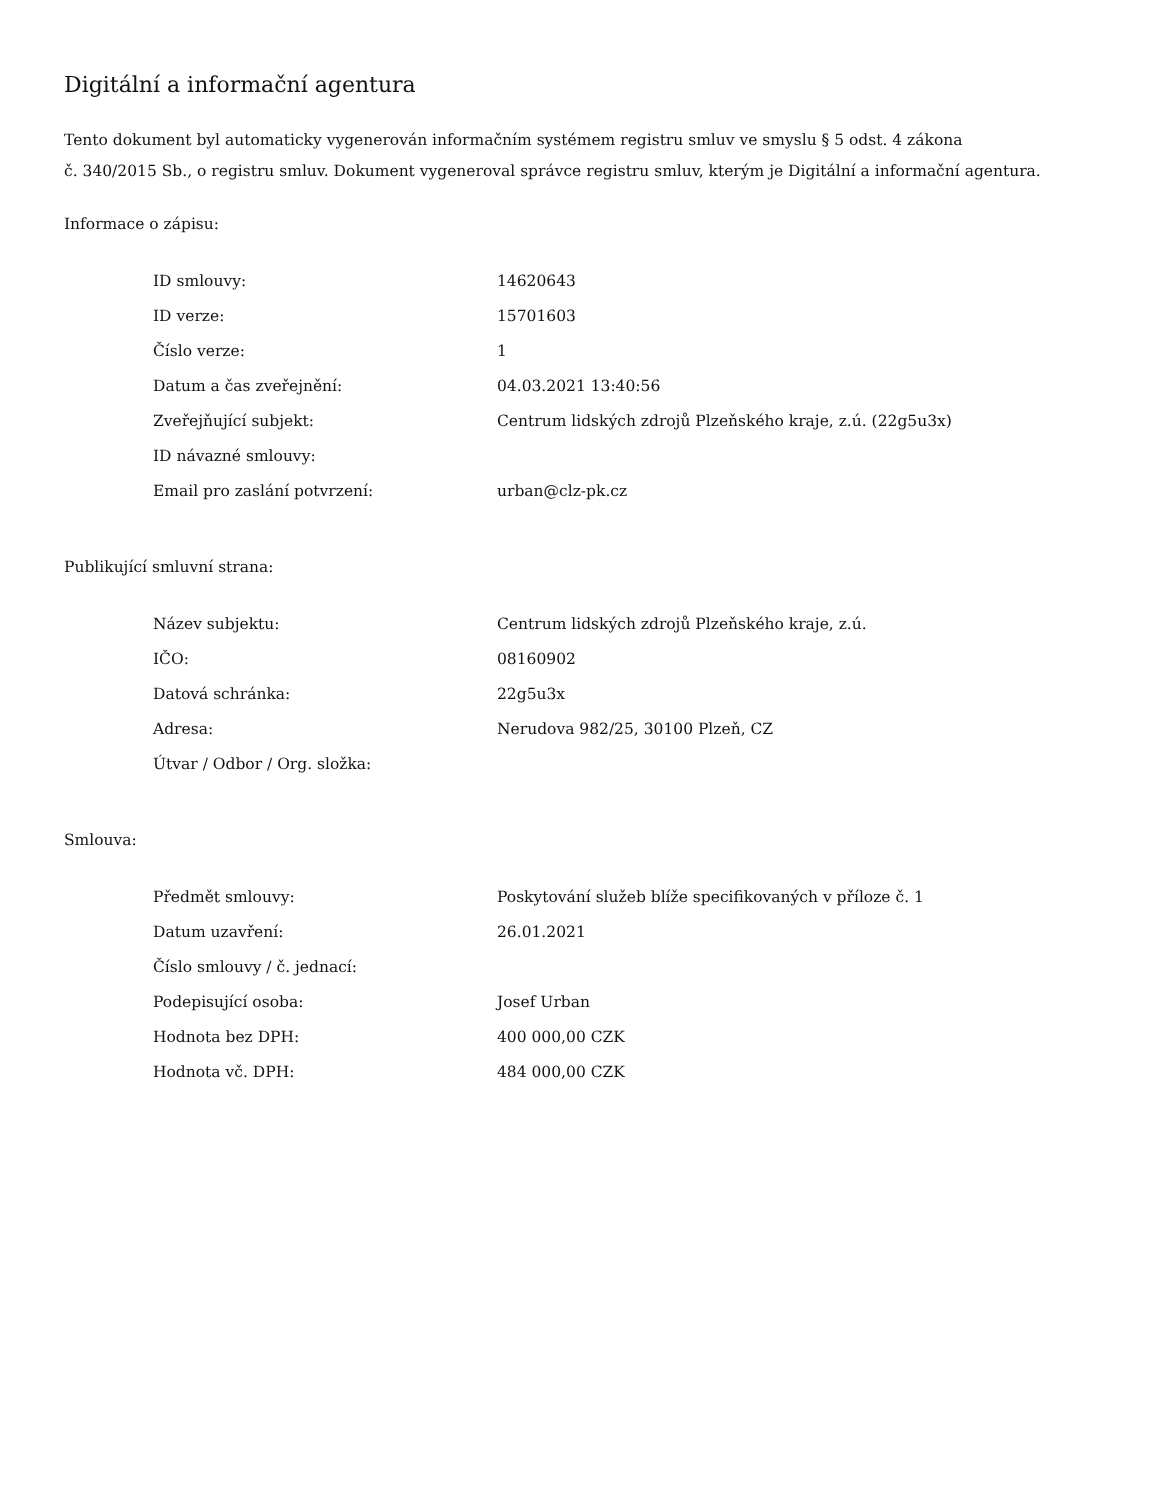Digitální a informační agentura
Tento dokument byl automaticky vygenerován informačním systémem registru smluv ve smyslu § 5 odst. 4 zákona
č. 340/2015 Sb., o registru smluv. Dokument vygeneroval správce registru smluv, kterým je Digitální a informační agentura.
Informace o zápisu:
| ID smlouvy: | 14620643 |
| ID verze: | 15701603 |
| Číslo verze: | 1 |
| Datum a čas zveřejnění: | 04.03.2021 13:40:56 |
| Zveřejňující subjekt: | Centrum lidských zdrojů Plzeňského kraje, z.ú. (22g5u3x) |
| ID návazné smlouvy: | |
| Email pro zaslání potvrzení: | urban@clz-pk.cz |
Publikující smluvní strana:
| Název subjektu: | Centrum lidských zdrojů Plzeňského kraje, z.ú. |
| IČO: | 08160902 |
| Datová schránka: | 22g5u3x |
| Adresa: | Nerudova 982/25, 30100 Plzeň, CZ |
| Útvar / Odbor / Org. složka: | |
Smlouva:
| Předmět smlouvy: | Poskytování služeb blíže specifikovaných v příloze č. 1 |
| Datum uzavření: | 26.01.2021 |
| Číslo smlouvy / č. jednací: | |
| Podepisující osoba: | Josef Urban |
| Hodnota bez DPH: | 400 000,00 CZK |
| Hodnota vč. DPH: | 484 000,00 CZK |